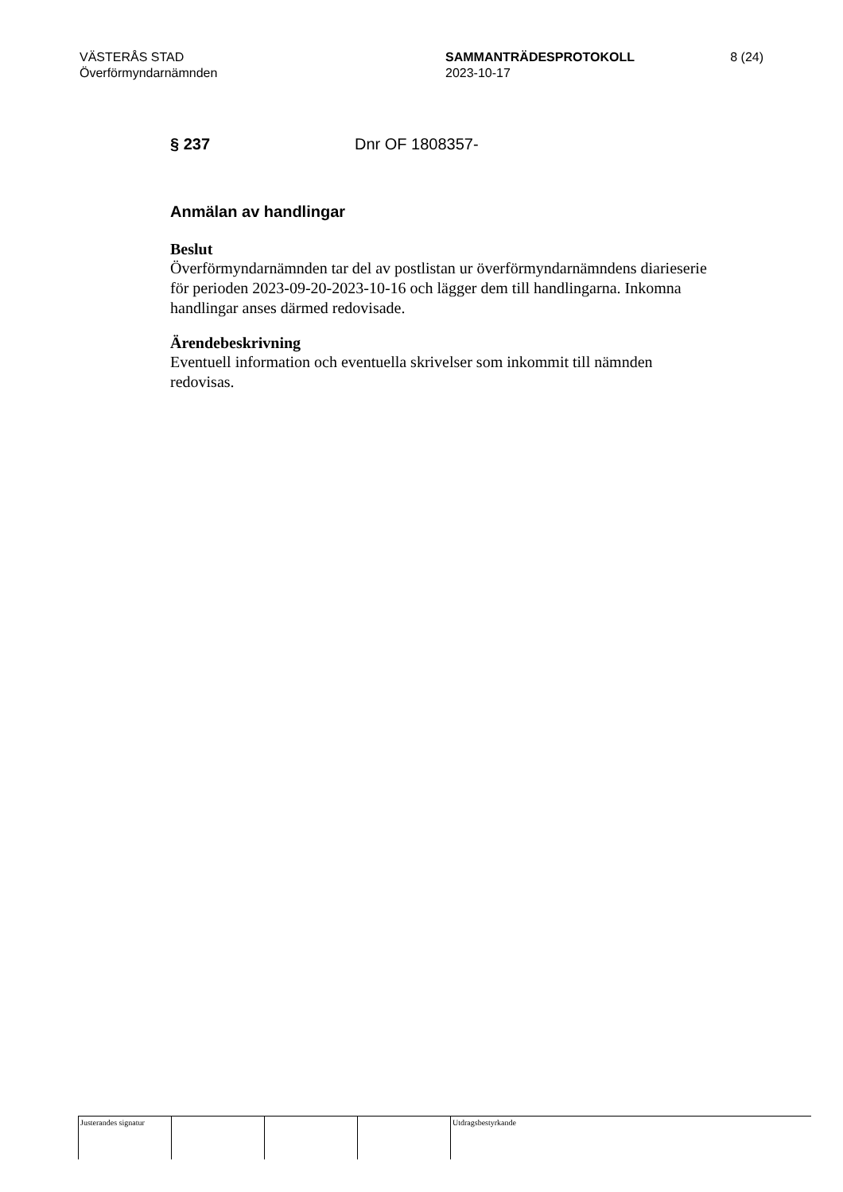VÄSTERÅS STAD
Överförmyndarnämnden
SAMMANTRÄDESPROTOKOLL
2023-10-17
8 (24)
§ 237 Dnr OF 1808357-
Anmälan av handlingar
Beslut
Överförmyndarnämnden tar del av postlistan ur överförmyndarnämndens diarieserie för perioden 2023-09-20-2023-10-16 och lägger dem till handlingarna. Inkomna handlingar anses därmed redovisade.
Ärendebeskrivning
Eventuell information och eventuella skrivelser som inkommit till nämnden redovisas.
Justerandes signatur
Utdragsbestyrkande